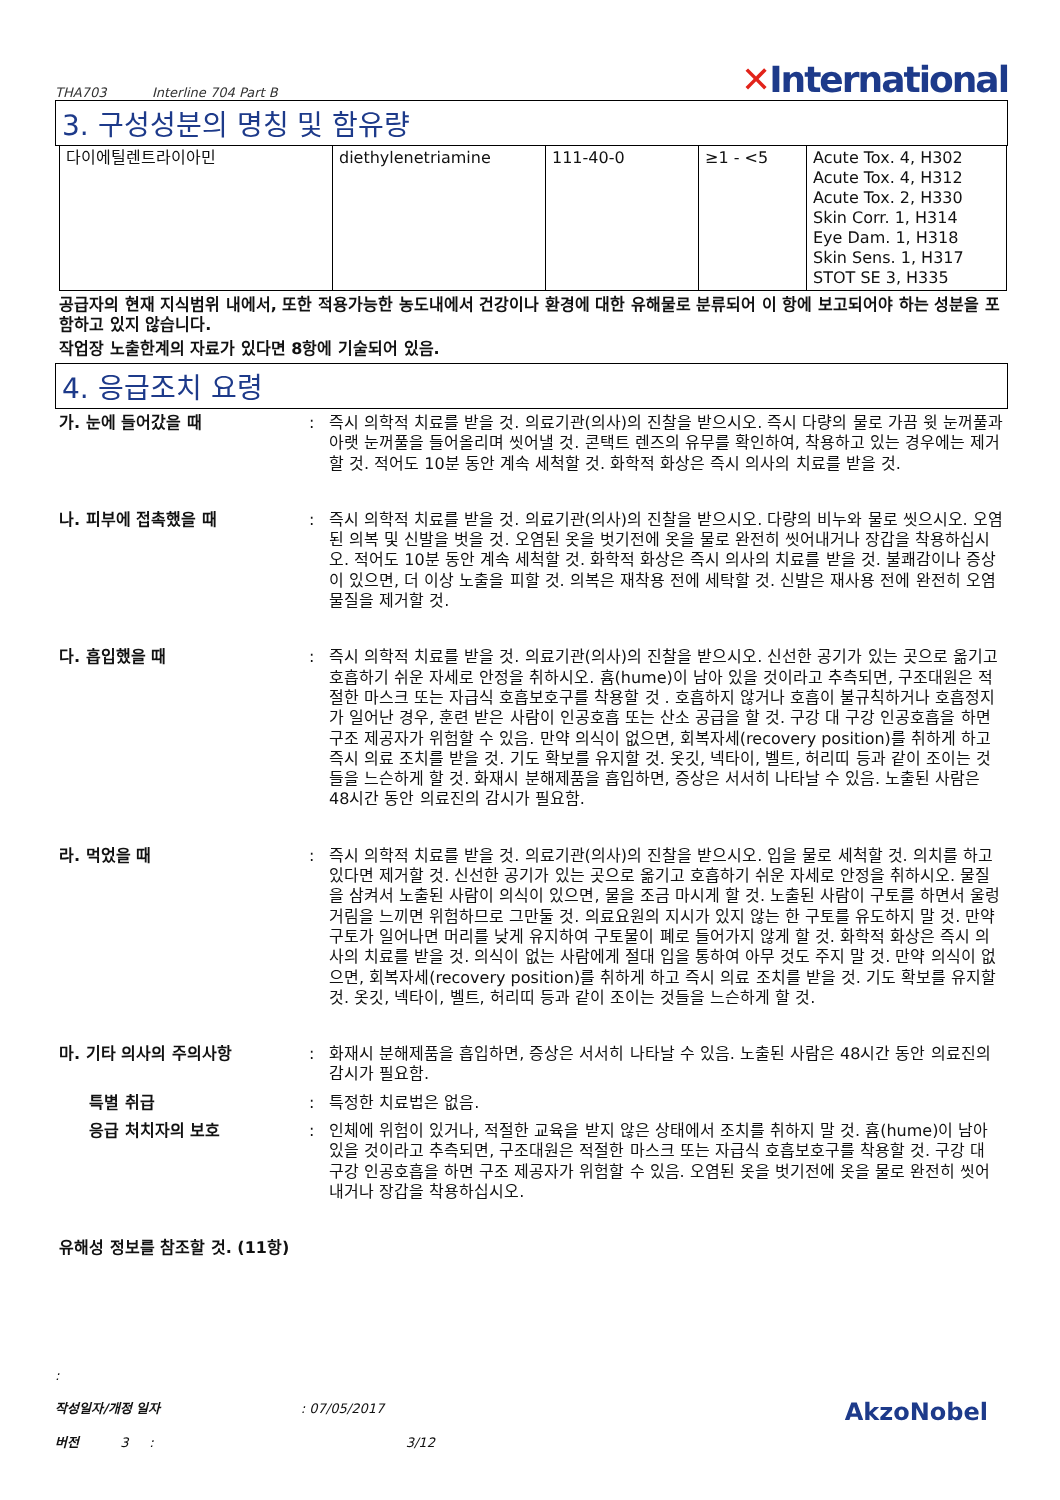THA703 Interline 704 Part B
✕International
3. 구성성분의 명칭 및 함유량
| 다이에틸렌트라이아민 | diethylenetriamine | 111-40-0 | ≥1 - <5 | Acute Tox. 4, H302 Acute Tox. 4, H312 Acute Tox. 2, H330 Skin Corr. 1, H314 Eye Dam. 1, H318 Skin Sens. 1, H317 STOT SE 3, H335 |
공급자의 현재 지식범위 내에서, 또한 적용가능한 농도내에서 건강이나 환경에 대한 유해물로 분류되어 이 항에 보고되어야 하는 성분을 포함하고 있지 않습니다.
작업장 노출한계의 자료가 있다면 8항에 기술되어 있음.
4. 응급조치 요령
가. 눈에 들어갔을 때 : 즉시 의학적 치료를 받을 것. 의료기관(의사)의 진찰을 받으시오. 즉시 다량의 물로 가끔 윗 눈꺼풀과 아랫 눈꺼풀을 들어올리며 씻어낼 것. 콘택트 렌즈의 유무를 확인하여, 착용하고 있는 경우에는 제거할 것. 적어도 10분 동안 계속 세척할 것. 화학적 화상은 즉시 의사의 치료를 받을 것.
나. 피부에 접촉했을 때 : 즉시 의학적 치료를 받을 것. 의료기관(의사)의 진찰을 받으시오. 다량의 비누와 물로 씻으시오. 오염된 의복 및 신발을 벗을 것. 오염된 옷을 벗기전에 옷을 물로 완전히 씻어내거나 장갑을 착용하십시오. 적어도 10분 동안 계속 세척할 것. 화학적 화상은 즉시 의사의 치료를 받을 것. 불쾌감이나 증상이 있으면, 더 이상 노출을 피할 것. 의복은 재착용 전에 세탁할 것. 신발은 재사용 전에 완전히 오염물질을 제거할 것.
다. 흡입했을 때 : 즉시 의학적 치료를 받을 것. 의료기관(의사)의 진찰을 받으시오. 신선한 공기가 있는 곳으로 옮기고 호흡하기 쉬운 자세로 안정을 취하시오. 흄(hume)이 남아 있을 것이라고 추측되면, 구조대원은 적절한 마스크 또는 자급식 호흡보호구를 착용할 것 . 호흡하지 않거나 호흡이 불규칙하거나 호흡정지가 일어난 경우, 훈련 받은 사람이 인공호흡 또는 산소 공급을 할 것. 구강 대 구강 인공호흡을 하면 구조 제공자가 위험할 수 있음. 만약 의식이 없으면, 회복자세(recovery position)를 취하게 하고 즉시 의료 조치를 받을 것. 기도 확보를 유지할 것. 옷깃, 넥타이, 벨트, 허리띠 등과 같이 조이는 것들을 느슨하게 할 것. 화재시 분해제품을 흡입하면, 증상은 서서히 나타날 수 있음. 노출된 사람은 48시간 동안 의료진의 감시가 필요함.
라. 먹었을 때 : 즉시 의학적 치료를 받을 것. 의료기관(의사)의 진찰을 받으시오. 입을 물로 세척할 것. 의치를 하고 있다면 제거할 것. 신선한 공기가 있는 곳으로 옮기고 호흡하기 쉬운 자세로 안정을 취하시오. 물질을 삼켜서 노출된 사람이 의식이 있으면, 물을 조금 마시게 할 것. 노출된 사람이 구토를 하면서 울렁거림을 느끼면 위험하므로 그만둘 것. 의료요원의 지시가 있지 않는 한 구토를 유도하지 말 것. 만약 구토가 일어나면 머리를 낮게 유지하여 구토물이 폐로 들어가지 않게 할 것. 화학적 화상은 즉시 의사의 치료를 받을 것. 의식이 없는 사람에게 절대 입을 통하여 아무 것도 주지 말 것. 만약 의식이 없으면, 회복자세(recovery position)를 취하게 하고 즉시 의료 조치를 받을 것. 기도 확보를 유지할 것. 옷깃, 넥타이, 벨트, 허리띠 등과 같이 조이는 것들을 느슨하게 할 것.
마. 기타 의사의 주의사항 : 화재시 분해제품을 흡입하면, 증상은 서서히 나타날 수 있음. 노출된 사람은 48시간 동안 의료진의 감시가 필요함.
특별 취급 : 특정한 치료법은 없음.
응급 처치자의 보호 : 인체에 위험이 있거나, 적절한 교육을 받지 않은 상태에서 조치를 취하지 말 것. 흄(hume)이 남아 있을 것이라고 추측되면, 구조대원은 적절한 마스크 또는 자급식 호흡보호구를 착용할 것. 구강 대 구강 인공호흡을 하면 구조 제공자가 위험할 수 있음. 오염된 옷을 벗기전에 옷을 물로 완전히 씻어내거나 장갑을 착용하십시오.
유해성 정보를 참조할 것. (11항)
:
AkzoNobel 작성일자/개정 일자 : 07/05/2017
버전 3 : 3/12